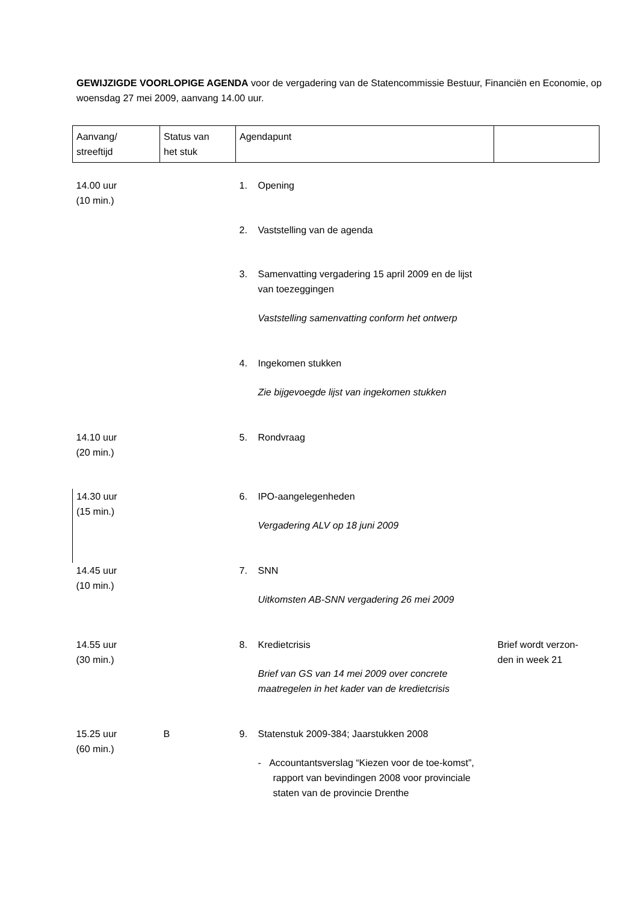GEWIJZIGDE VOORLOPIGE AGENDA voor de vergadering van de Statencommissie Bestuur, Financiën en Economie, op woensdag 27 mei 2009, aanvang 14.00 uur.
| Aanvang/ streeftijd | Status van het stuk | Agendapunt | |
| --- | --- | --- | --- |
| 14.00 uur (10 min.) | | 1. Opening | |
| | | 2. Vaststelling van de agenda | |
| | | 3. Samenvatting vergadering 15 april 2009 en de lijst van toezeggingen Vaststelling samenvatting conform het ontwerp | |
| | | 4. Ingekomen stukken Zie bijgevoegde lijst van ingekomen stukken | |
| 14.10 uur (20 min.) | | 5. Rondvraag | |
| 14.30 uur (15 min.) | | 6. IPO-aangelegenheden Vergadering ALV op 18 juni 2009 | |
| 14.45 uur (10 min.) | | 7. SNN Uitkomsten AB-SNN vergadering 26 mei 2009 | |
| 14.55 uur (30 min.) | | 8. Kredietcrisis Brief van GS van 14 mei 2009 over concrete maatregelen in het kader van de kredietcrisis | Brief wordt verzon- den in week 21 |
| 15.25 uur (60 min.) | B | 9. Statenstuk 2009-384; Jaarstukken 2008 - Accountantsverslag “Kiezen voor de toe-komst”, rapport van bevindingen 2008 voor provinciale staten van de provincie Drenthe | |